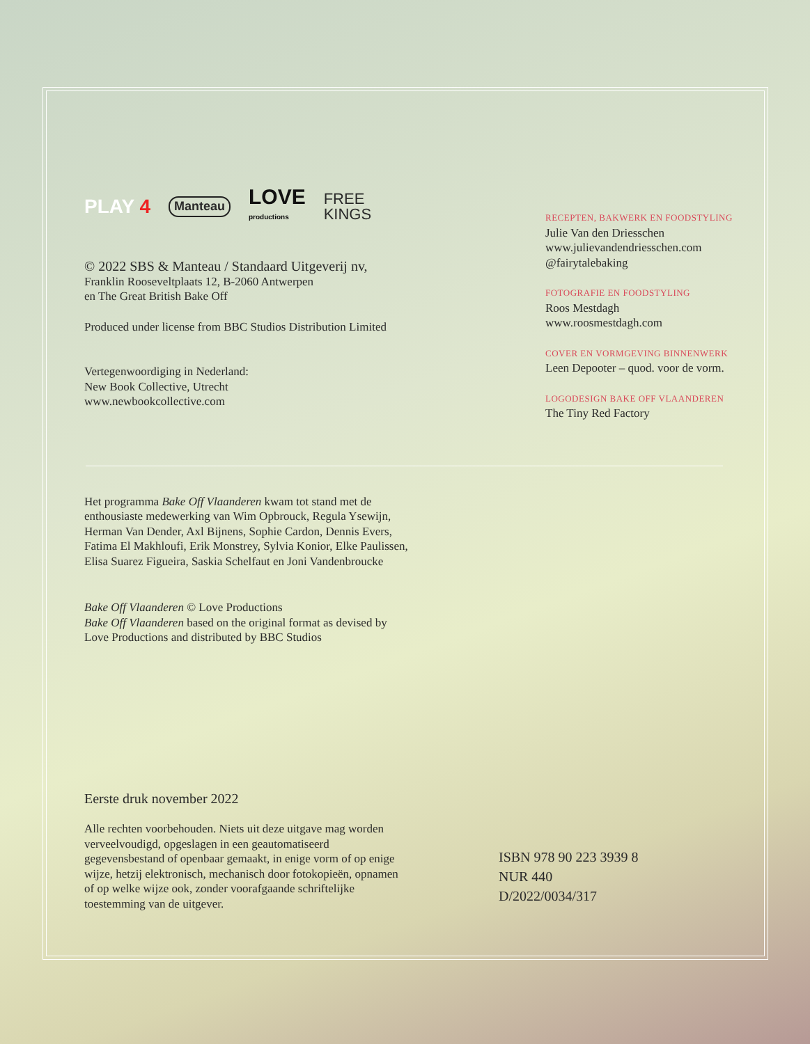PLAY 4 Manteau LOVE
productions FREE
KINGS
© 2022 SBS & Manteau / Standaard Uitgeverij nv,
Franklin Rooseveltplaats 12, B-2060 Antwerpen
en The Great British Bake Off
Produced under license from BBC Studios Distribution Limited
Vertegenwoordiging in Nederland:
New Book Collective, Utrecht
www.newbookcollective.com
RECEPTEN, BAKWERK EN FOODSTYLING
Julie Van den Driesschen
www.julievandendriesschen.com
@fairytalebaking
FOTOGRAFIE EN FOODSTYLING
Roos Mestdagh
www.roosmestdagh.com
COVER EN VORMGEVING BINNENWERK
Leen Depooter – quod. voor de vorm.
LOGODESIGN BAKE OFF VLAANDEREN
The Tiny Red Factory
Het programma Bake Off Vlaanderen kwam tot stand met de enthousiaste medewerking van Wim Opbrouck, Regula Ysewijn, Herman Van Dender, Axl Bijnens, Sophie Cardon, Dennis Evers, Fatima El Makhloufi, Erik Monstrey, Sylvia Konior, Elke Paulissen, Elisa Suarez Figueira, Saskia Schelfaut en Joni Vandenbroucke
Bake Off Vlaanderen © Love Productions
Bake Off Vlaanderen based on the original format as devised by Love Productions and distributed by BBC Studios
Eerste druk november 2022
Alle rechten voorbehouden. Niets uit deze uitgave mag worden verveelvoudigd, opgeslagen in een geautomatiseerd gegevensbestand of openbaar gemaakt, in enige vorm of op enige wijze, hetzij elektronisch, mechanisch door fotokopieën, opnamen of op welke wijze ook, zonder voorafgaande schriftelijke toestemming van de uitgever.
ISBN 978 90 223 3939 8
NUR 440
D/2022/0034/317